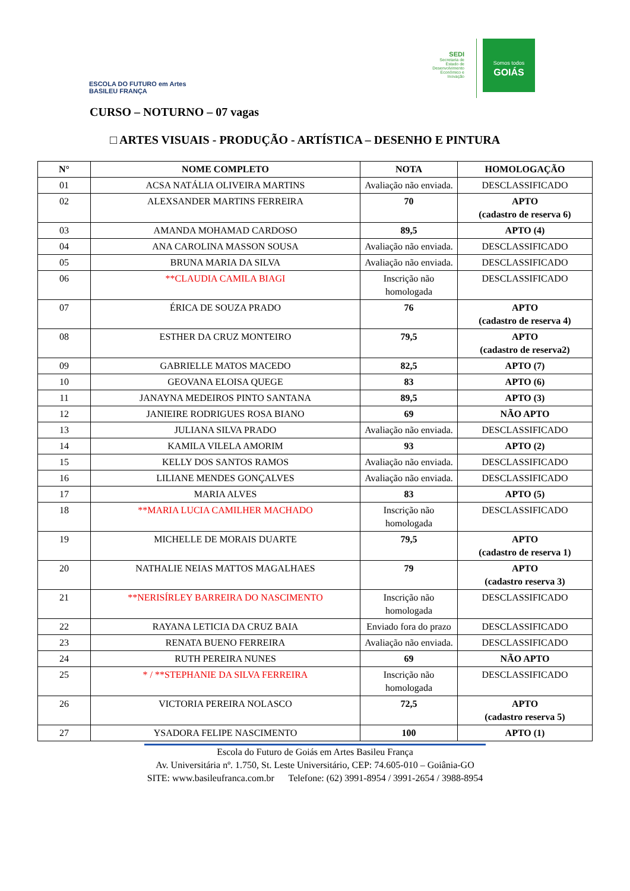ESCOLA DO FUTURO em Artes
BASILEU FRANÇA
SEDI
Secretaria de
Estado de
Desenvolvimento
Econômico e
Inovação
Somos todos
GOIÁS
CURSO – NOTURNO – 07 vagas
□ ARTES VISUAIS - PRODUÇÃO - ARTÍSTICA – DESENHO E PINTURA
| N° | NOME COMPLETO | NOTA | HOMOLOGAÇÃO |
| --- | --- | --- | --- |
| 01 | ACSA NATÁLIA OLIVEIRA MARTINS | Avaliação não enviada. | DESCLASSIFICADO |
| 02 | ALEXSANDER MARTINS FERREIRA | 70 | APTO (cadastro de reserva 6) |
| 03 | AMANDA MOHAMAD CARDOSO | 89,5 | APTO (4) |
| 04 | ANA CAROLINA MASSON SOUSA | Avaliação não enviada. | DESCLASSIFICADO |
| 05 | BRUNA MARIA DA SILVA | Avaliação não enviada. | DESCLASSIFICADO |
| 06 | **CLAUDIA CAMILA BIAGI | Inscrição não homologada | DESCLASSIFICADO |
| 07 | ÉRICA DE SOUZA PRADO | 76 | APTO (cadastro de reserva 4) |
| 08 | ESTHER DA CRUZ MONTEIRO | 79,5 | APTO (cadastro de reserva2) |
| 09 | GABRIELLE MATOS MACEDO | 82,5 | APTO (7) |
| 10 | GEOVANA ELOISA QUEGE | 83 | APTO (6) |
| 11 | JANAYNA MEDEIROS PINTO SANTANA | 89,5 | APTO (3) |
| 12 | JANIEIRE RODRIGUES ROSA BIANO | 69 | NÃO APTO |
| 13 | JULIANA SILVA PRADO | Avaliação não enviada. | DESCLASSIFICADO |
| 14 | KAMILA VILELA AMORIM | 93 | APTO (2) |
| 15 | KELLY DOS SANTOS RAMOS | Avaliação não enviada. | DESCLASSIFICADO |
| 16 | LILIANE MENDES GONÇALVES | Avaliação não enviada. | DESCLASSIFICADO |
| 17 | MARIA ALVES | 83 | APTO (5) |
| 18 | **MARIA LUCIA CAMILHER MACHADO | Inscrição não homologada | DESCLASSIFICADO |
| 19 | MICHELLE DE MORAIS DUARTE | 79,5 | APTO (cadastro de reserva 1) |
| 20 | NATHALIE NEIAS MATTOS MAGALHAES | 79 | APTO (cadastro reserva 3) |
| 21 | **NERISÍRLEY BARREIRA DO NASCIMENTO | Inscrição não homologada | DESCLASSIFICADO |
| 22 | RAYANA LETICIA DA CRUZ BAIA | Enviado fora do prazo | DESCLASSIFICADO |
| 23 | RENATA BUENO FERREIRA | Avaliação não enviada. | DESCLASSIFICADO |
| 24 | RUTH PEREIRA NUNES | 69 | NÃO APTO |
| 25 | * / **STEPHANIE DA SILVA FERREIRA | Inscrição não homologada | DESCLASSIFICADO |
| 26 | VICTORIA PEREIRA NOLASCO | 72,5 | APTO (cadastro reserva 5) |
| 27 | YSADORA FELIPE NASCIMENTO | 100 | APTO (1) |
Escola do Futuro de Goiás em Artes Basileu França
Av. Universitária nº. 1.750, St. Leste Universitário, CEP: 74.605-010 – Goiânia-GO
SITE: www.basileufranca.com.br Telefone: (62) 3991-8954 / 3991-2654 / 3988-8954